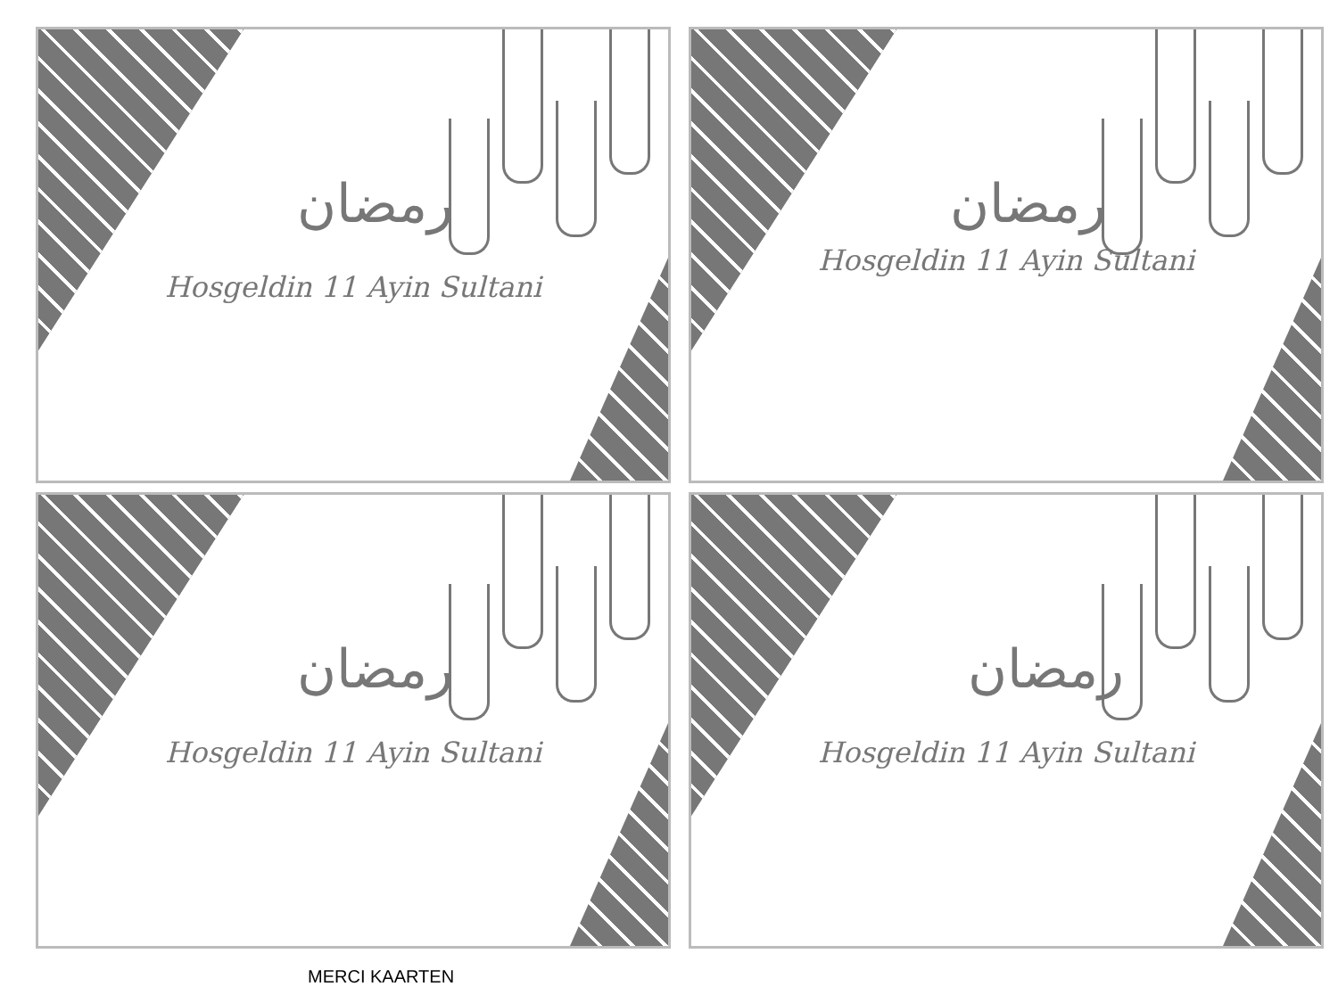رمضان
Hosgeldin 11 Ayin Sultani
رمضان
Hosgeldin 11 Ayin Sultani
رمضان
Hosgeldin 11 Ayin Sultani
رمضان
Hosgeldin 11 Ayin Sultani
MERCI KAARTEN